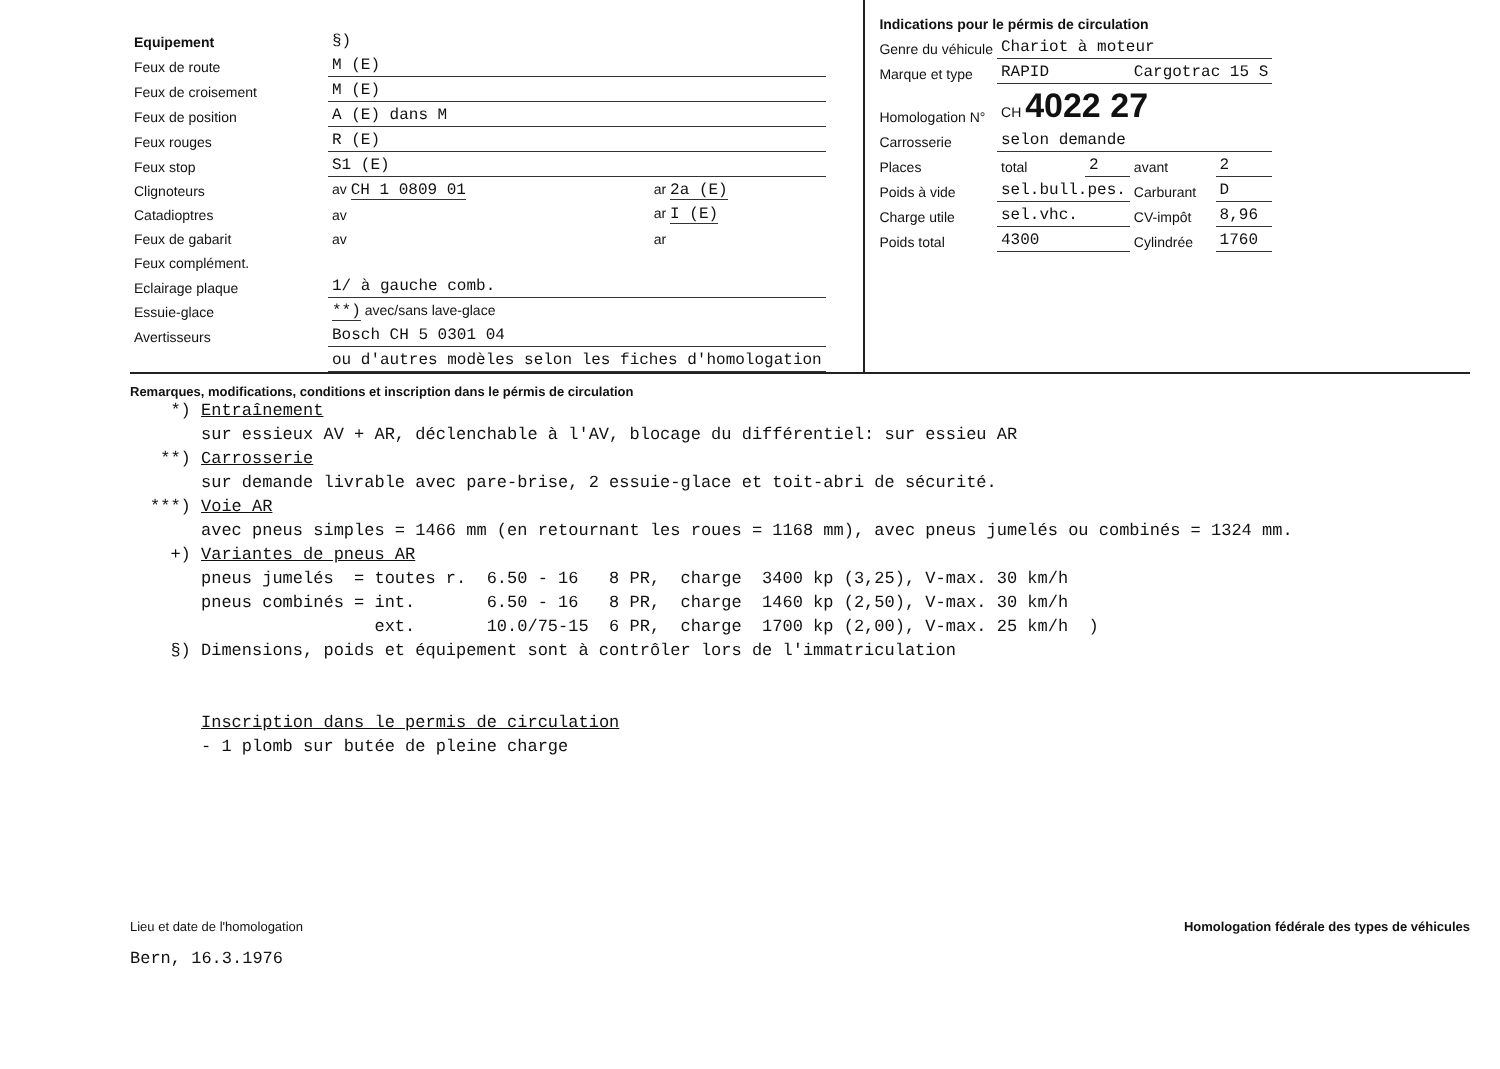| Equipement | §) | | |
| Feux de route | M (E) | | |
| Feux de croisement | M (E) | | |
| Feux de position | A (E) dans M | | |
| Feux rouges | R (E) | | |
| Feux stop | S1 (E) | | |
| Clignoteurs | av CH 1 0809 01 | | ar 2a (E) |
| Catadioptres | av | | ar I (E) |
| Feux de gabarit | av | | ar |
| Feux complément. | | | |
| Eclairage plaque | 1/ à gauche comb. | | |
| Essuie-glace | **) avec/sans lave-glace | | |
| Avertisseurs | Bosch CH 5 0301 04 | | |
| | ou d'autres modèles selon les fiches d'homologation | | |
| Indications pour le pérmis de circulation | | | | |
| Genre du véhicule | Chariot à moteur | | | |
| Marque et type | RAPID | | Cargotrac 15 S | |
| Homologation N° | CH 4022 27 | | | |
| Carrosserie | selon demande | | | |
| Places | total | 2 | avant | 2 |
| Poids à vide | sel.bull.pes. | | Carburant | D |
| Charge utile | sel.vhc. | | CV-impôt | 8,96 |
| Poids total | 4300 | | Cylindrée | 1760 |
Remarques, modifications, conditions et inscription dans le pérmis de circulation
*) Entraînement sur essieux AV + AR, déclenchable à l'AV, blocage du différentiel: sur essieu AR **) Carrosserie sur demande livrable avec pare-brise, 2 essuie-glace et toit-abri de sécurité. ***) Voie AR avec pneus simples = 1466 mm (en retournant les roues = 1168 mm), avec pneus jumelés ou combinés = 1324 mm. +) Variantes de pneus AR pneus jumelés = toutes r. 6.50 - 16 8 PR, charge 3400 kp (3,25), V-max. 30 km/h pneus combinés = int. 6.50 - 16 8 PR, charge 1460 kp (2,50), V-max. 30 km/h ext. 10.0/75-15 6 PR, charge 1700 kp (2,00), V-max. 25 km/h ) §) Dimensions, poids et équipement sont à contrôler lors de l'immatriculation Inscription dans le permis de circulation - 1 plomb sur butée de pleine charge
Lieu et date de l'homologation
Bern, 16.3.1976
Homologation fédérale des types de véhicules